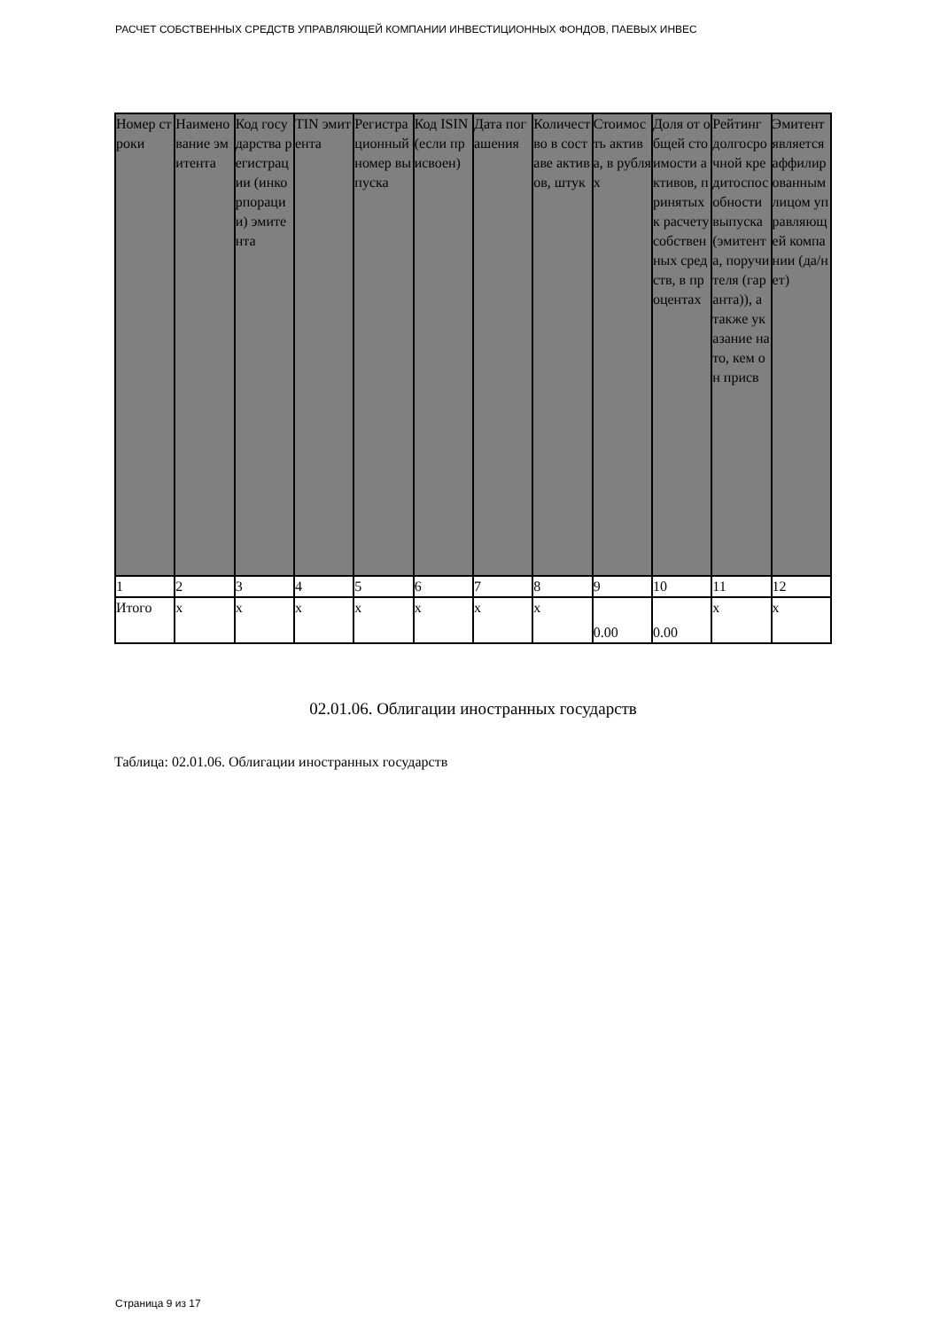РАСЧЕТ СОБСТВЕННЫХ СРЕДСТВ УПРАВЛЯЮЩЕЙ КОМПАНИИ ИНВЕСТИЦИОННЫХ ФОНДОВ, ПАЕВЫХ ИНВЕС
| Номер строки | Наименование эмитента | Код государства регистрации (инкорпорации) эмитента | TIN эмитента | Регистрационный номер выпуска | Код ISIN (если присвоен) | Дата погашения | Количество в составе активов, штук | Стоимость актива, в рублях | Доля от общей стоимости активов, принятых к расчету собственных средств, в процентах | Рейтинг долгосрочной кредитоспособности выпуска (эмитента, поручителя (гаранта)), а также указание на то, кем он присв | Эмитент является аффилированным лицом управляющей компании (да/нет) |
| --- | --- | --- | --- | --- | --- | --- | --- | --- | --- | --- | --- |
| 1 | 2 | 3 | 4 | 5 | 6 | 7 | 8 | 9 | 10 | 11 | 12 |
| Итого | x | x | x | x | x | x | x | 0.00 | 0.00 | x | x |
02.01.06. Облигации иностранных государств
Таблица: 02.01.06. Облигации иностранных государств
Страница 9 из 17